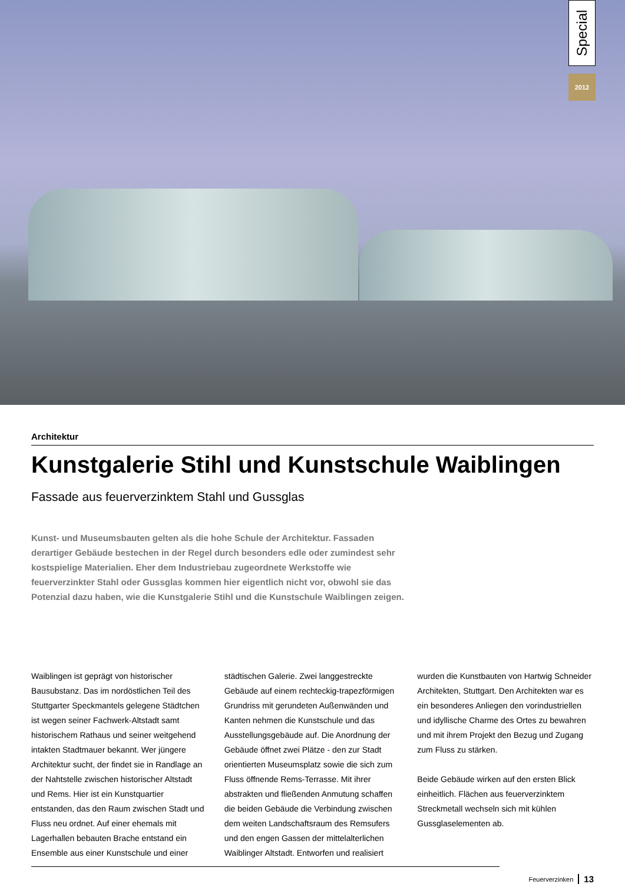Special
2012
Architektur
Kunstgalerie Stihl und Kunstschule Waiblingen
Fassade aus feuerverzinktem Stahl und Gussglas
Kunst- und Museumsbauten gelten als die hohe Schule der Architektur. Fassaden derartiger Gebäude bestechen in der Regel durch besonders edle oder zumindest sehr kostspielige Materialien. Eher dem Industriebau zugeordnete Werkstoffe wie feuerverzinkter Stahl oder Gussglas kommen hier eigentlich nicht vor, obwohl sie das Potenzial dazu haben, wie die Kunstgalerie Stihl und die Kunstschule Waiblingen zeigen.
Waiblingen ist geprägt von historischer Bausubstanz. Das im nordöstlichen Teil des Stuttgarter Speckmantels gelegene Städtchen ist wegen seiner Fachwerk-Altstadt samt historischem Rathaus und seiner weitgehend intakten Stadtmauer bekannt. Wer jüngere Architektur sucht, der findet sie in Randlage an der Nahtstelle zwischen historischer Altstadt und Rems. Hier ist ein Kunstquartier entstanden, das den Raum zwischen Stadt und Fluss neu ordnet. Auf einer ehemals mit Lagerhallen bebauten Brache entstand ein Ensemble aus einer Kunstschule und einer städtischen Galerie. Zwei langgestreckte Gebäude auf einem rechteckig-trapezförmigen Grundriss mit gerundeten Außenwänden und Kanten nehmen die Kunstschule und das Ausstellungsgebäude auf. Die Anordnung der Gebäude öffnet zwei Plätze - den zur Stadt orientierten Museumsplatz sowie die sich zum Fluss öffnende Rems-Terrasse. Mit ihrer abstrakten und fließenden Anmutung schaffen die beiden Gebäude die Verbindung zwischen dem weiten Landschaftsraum des Remsufers und den engen Gassen der mittelalterlichen Waiblinger Altstadt. Entworfen und realisiert wurden die Kunstbauten von Hartwig Schneider Architekten, Stuttgart. Den Architekten war es ein besonderes Anliegen den vorindustriellen und idyllische Charme des Ortes zu bewahren und mit ihrem Projekt den Bezug und Zugang zum Fluss zu stärken.
Beide Gebäude wirken auf den ersten Blick einheitlich. Flächen aus feuerverzinktem Streckmetall wechseln sich mit kühlen Gussglaselementen ab.
Feuerverzinken 13